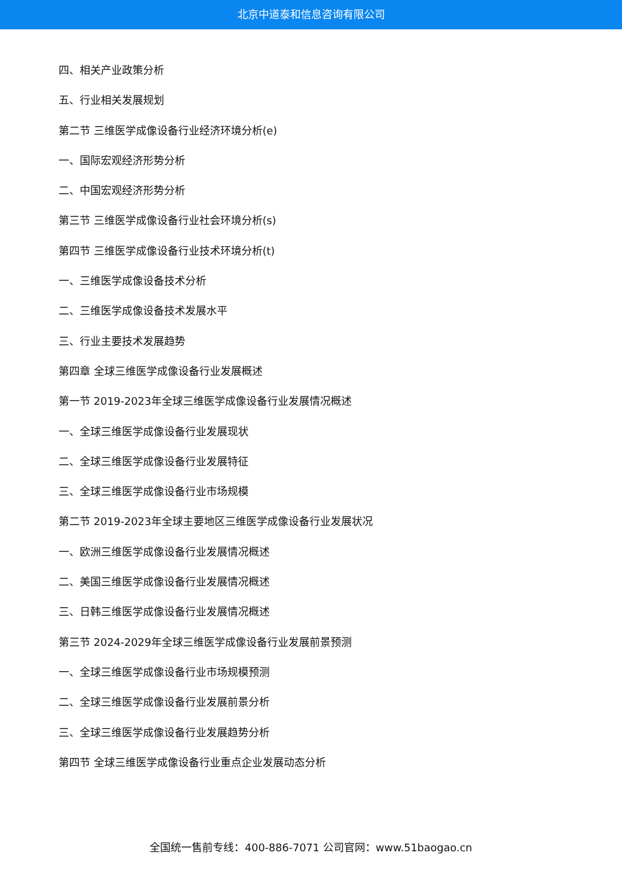北京中道泰和信息咨询有限公司
四、相关产业政策分析
五、行业相关发展规划
第二节 三维医学成像设备行业经济环境分析(e)
一、国际宏观经济形势分析
二、中国宏观经济形势分析
第三节 三维医学成像设备行业社会环境分析(s)
第四节 三维医学成像设备行业技术环境分析(t)
一、三维医学成像设备技术分析
二、三维医学成像设备技术发展水平
三、行业主要技术发展趋势
第四章 全球三维医学成像设备行业发展概述
第一节 2019-2023年全球三维医学成像设备行业发展情况概述
一、全球三维医学成像设备行业发展现状
二、全球三维医学成像设备行业发展特征
三、全球三维医学成像设备行业市场规模
第二节 2019-2023年全球主要地区三维医学成像设备行业发展状况
一、欧洲三维医学成像设备行业发展情况概述
二、美国三维医学成像设备行业发展情况概述
三、日韩三维医学成像设备行业发展情况概述
第三节 2024-2029年全球三维医学成像设备行业发展前景预测
一、全球三维医学成像设备行业市场规模预测
二、全球三维医学成像设备行业发展前景分析
三、全球三维医学成像设备行业发展趋势分析
第四节 全球三维医学成像设备行业重点企业发展动态分析
全国统一售前专线：400-886-7071 公司官网：www.51baogao.cn